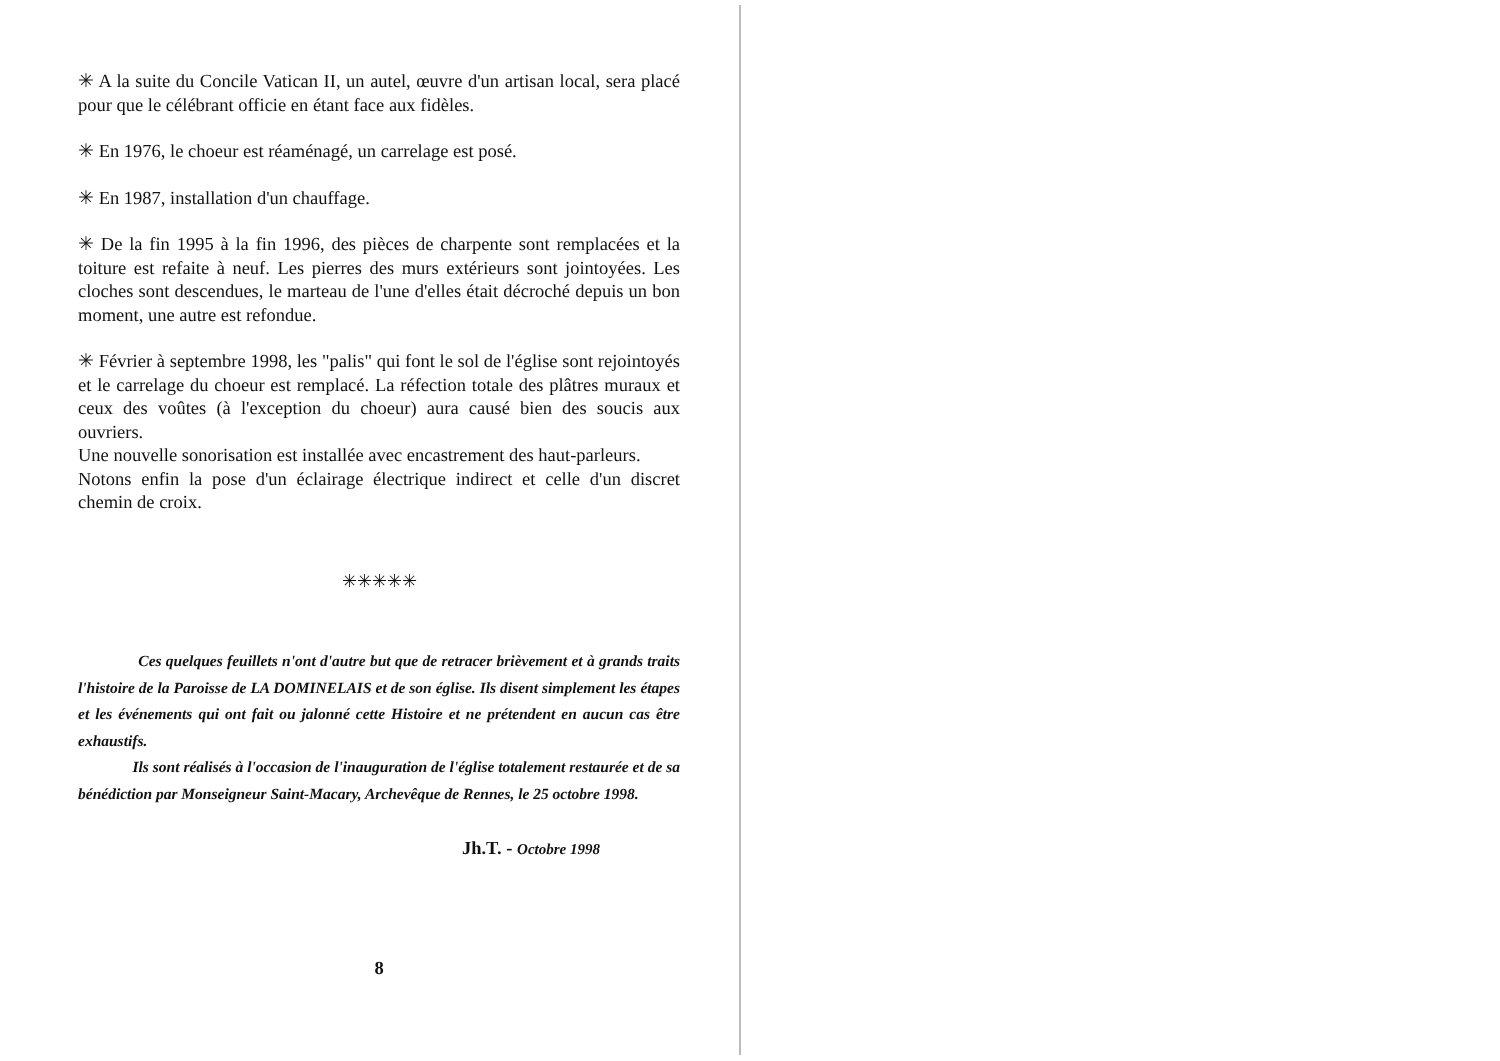✳ A la suite du Concile Vatican II, un autel, œuvre d'un artisan local, sera placé pour que le célébrant officie en étant face aux fidèles.
✳ En 1976, le choeur est réaménagé, un carrelage est posé.
✳ En 1987, installation d'un chauffage.
✳ De la fin 1995 à la fin 1996, des pièces de charpente sont remplacées et la toiture est refaite à neuf. Les pierres des murs extérieurs sont jointoyées. Les cloches sont descendues, le marteau de l'une d'elles était décroché depuis un bon moment, une autre est refondue.
✳ Février à septembre 1998, les "palis" qui font le sol de l'église sont rejointoyés et le carrelage du choeur est remplacé. La réfection totale des plâtres muraux et ceux des voûtes (à l'exception du choeur) aura causé bien des soucis aux ouvriers.
Une nouvelle sonorisation est installée avec encastrement des haut-parleurs.
Notons enfin la pose d'un éclairage électrique indirect et celle d'un discret chemin de croix.
✳✳✳✳✳
Ces quelques feuillets n'ont d'autre but que de retracer brièvement et à grands traits l'histoire de la Paroisse de LA DOMINELAIS et de son église. Ils disent simplement les étapes et les événements qui ont fait ou jalonné cette Histoire et ne prétendent en aucun cas être exhaustifs.
Ils sont réalisés à l'occasion de l'inauguration de l'église totalement restaurée et de sa bénédiction par Monseigneur Saint-Macary, Archevêque de Rennes, le 25 octobre 1998.
Jh.T. - Octobre 1998
8